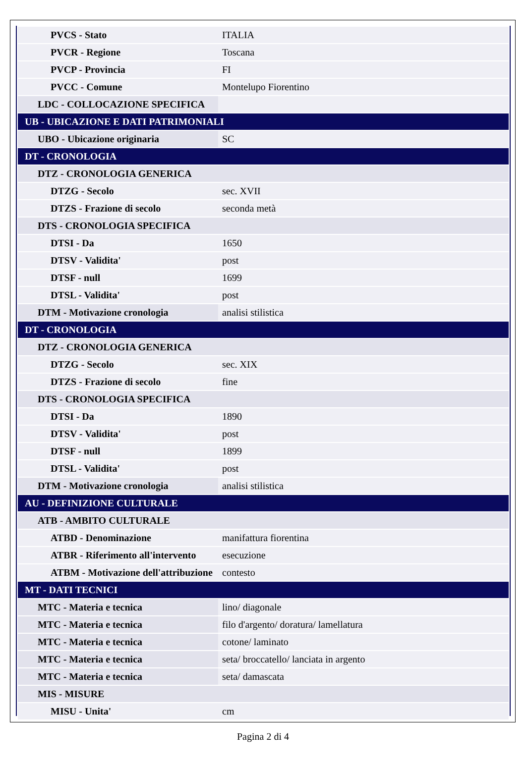| PVCS - Stato | ITALIA |
| PVCR - Regione | Toscana |
| PVCP - Provincia | FI |
| PVCC - Comune | Montelupo Fiorentino |
| LDC - COLLOCAZIONE SPECIFICA | |
| UB - UBICAZIONE E DATI PATRIMONIALI | |
| UBO - Ubicazione originaria | SC |
| DT - CRONOLOGIA | |
| DTZ - CRONOLOGIA GENERICA | |
| DTZG - Secolo | sec. XVII |
| DTZS - Frazione di secolo | seconda metà |
| DTS - CRONOLOGIA SPECIFICA | |
| DTSI - Da | 1650 |
| DTSV - Validita' | post |
| DTSF - null | 1699 |
| DTSL - Validita' | post |
| DTM - Motivazione cronologia | analisi stilistica |
| DT - CRONOLOGIA | |
| DTZ - CRONOLOGIA GENERICA | |
| DTZG - Secolo | sec. XIX |
| DTZS - Frazione di secolo | fine |
| DTS - CRONOLOGIA SPECIFICA | |
| DTSI - Da | 1890 |
| DTSV - Validita' | post |
| DTSF - null | 1899 |
| DTSL - Validita' | post |
| DTM - Motivazione cronologia | analisi stilistica |
| AU - DEFINIZIONE CULTURALE | |
| ATB - AMBITO CULTURALE | |
| ATBD - Denominazione | manifattura fiorentina |
| ATBR - Riferimento all'intervento | esecuzione |
| ATBM - Motivazione dell'attribuzione | contesto |
| MT - DATI TECNICI | |
| MTC - Materia e tecnica | lino/ diagonale |
| MTC - Materia e tecnica | filo d'argento/ doratura/ lamellatura |
| MTC - Materia e tecnica | cotone/ laminato |
| MTC - Materia e tecnica | seta/ broccatello/ lanciata in argento |
| MTC - Materia e tecnica | seta/ damascata |
| MIS - MISURE | |
| MISU - Unita' | cm |
Pagina 2 di 4